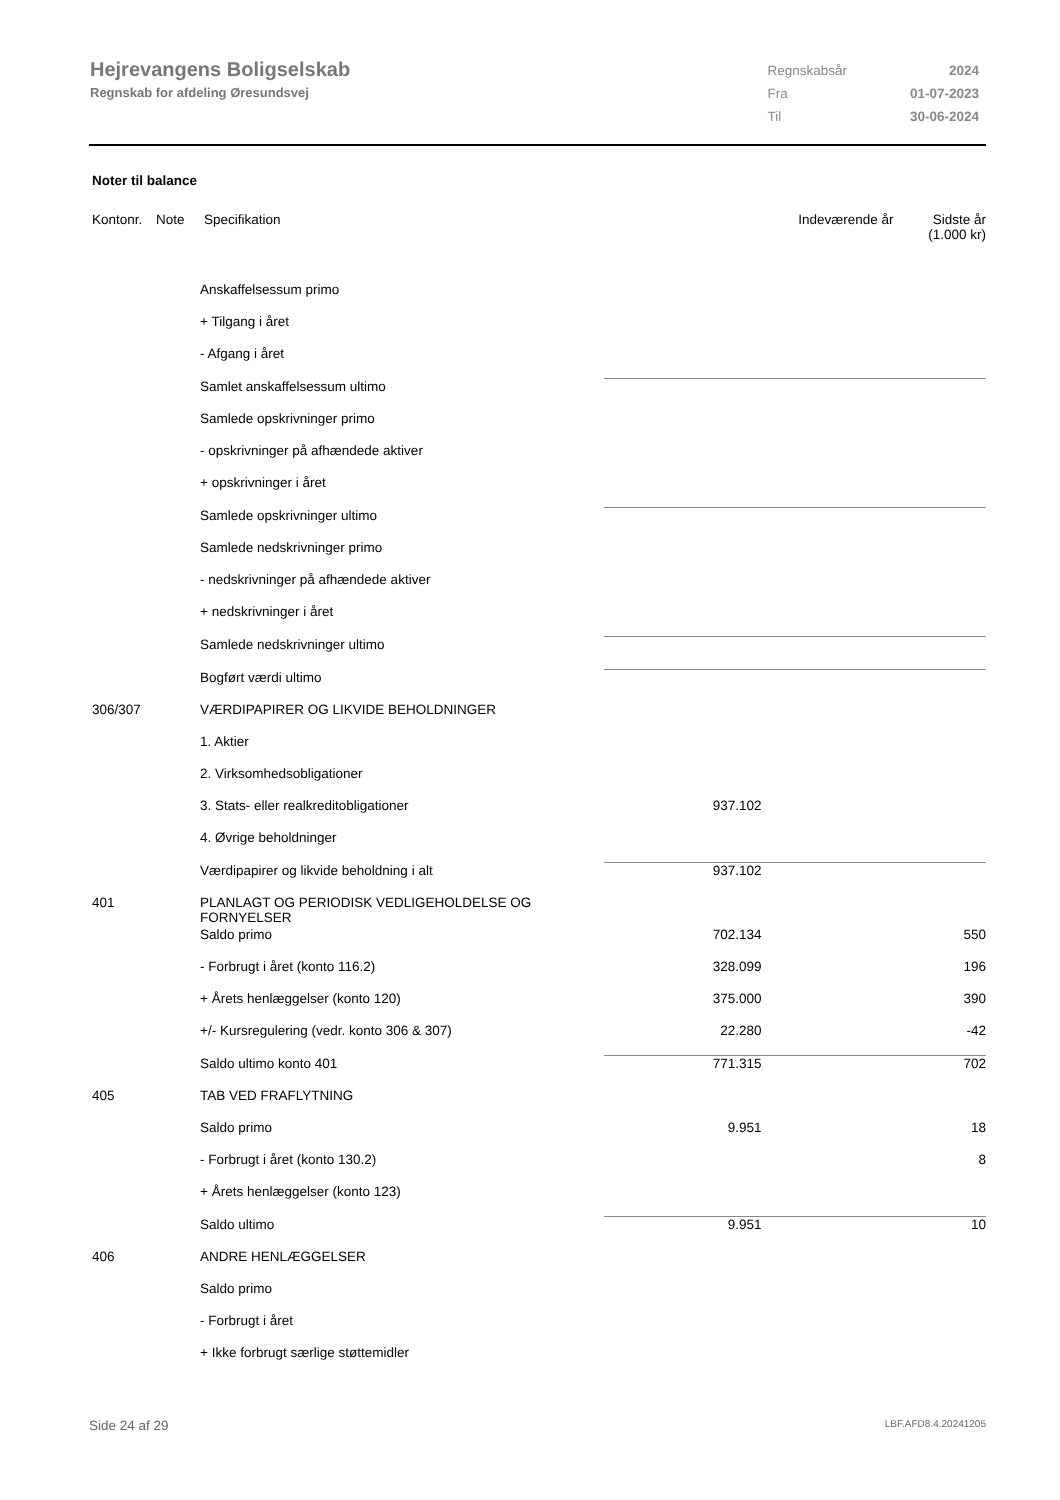Hejrevangens Boligselskab
Regnskab for afdeling Øresundsvej
| Regnskabsår | 2024 |
| Fra | 01-07-2023 |
| Til | 30-06-2024 |
Noter til balance
| Kontonr. | Note | Specifikation | Indeværende år | Sidste år (1.000 kr) |
| --- | --- | --- | --- | --- |
| | | Anskaffelsessum primo | | |
| | | + Tilgang i året | | |
| | | - Afgang i året | | |
| | | Samlet anskaffelsessum ultimo | | |
| | | Samlede opskrivninger primo | | |
| | | - opskrivninger på afhændede aktiver | | |
| | | + opskrivninger i året | | |
| | | Samlede opskrivninger ultimo | | |
| | | Samlede nedskrivninger primo | | |
| | | - nedskrivninger på afhændede aktiver | | |
| | | + nedskrivninger i året | | |
| | | Samlede nedskrivninger ultimo | | |
| | | Bogført værdi ultimo | | |
| 306/307 | | VÆRDIPAPIRER OG LIKVIDE BEHOLDNINGER | | |
| | | 1. Aktier | | |
| | | 2. Virksomhedsobligationer | | |
| | | 3. Stats- eller realkreditobligationer | 937.102 | |
| | | 4. Øvrige beholdninger | | |
| | | Værdipapirer og likvide beholdning i alt | 937.102 | |
| 401 | | PLANLAGT OG PERIODISK VEDLIGEHOLDELSE OG FORNYELSER | | |
| | | Saldo primo | 702.134 | 550 |
| | | - Forbrugt i året (konto 116.2) | 328.099 | 196 |
| | | + Årets henlæggelser (konto 120) | 375.000 | 390 |
| | | +/- Kursregulering (vedr. konto 306 & 307) | 22.280 | -42 |
| | | Saldo ultimo konto 401 | 771.315 | 702 |
| 405 | | TAB VED FRAFLYTNING | | |
| | | Saldo primo | 9.951 | 18 |
| | | - Forbrugt i året (konto 130.2) | | 8 |
| | | + Årets henlæggelser (konto 123) | | |
| | | Saldo ultimo | 9.951 | 10 |
| 406 | | ANDRE HENLÆGGELSER | | |
| | | Saldo primo | | |
| | | - Forbrugt i året | | |
| | | + Ikke forbrugt særlige støttemidler | | |
Side 24 af 29 LBF.AFD8.4.20241205